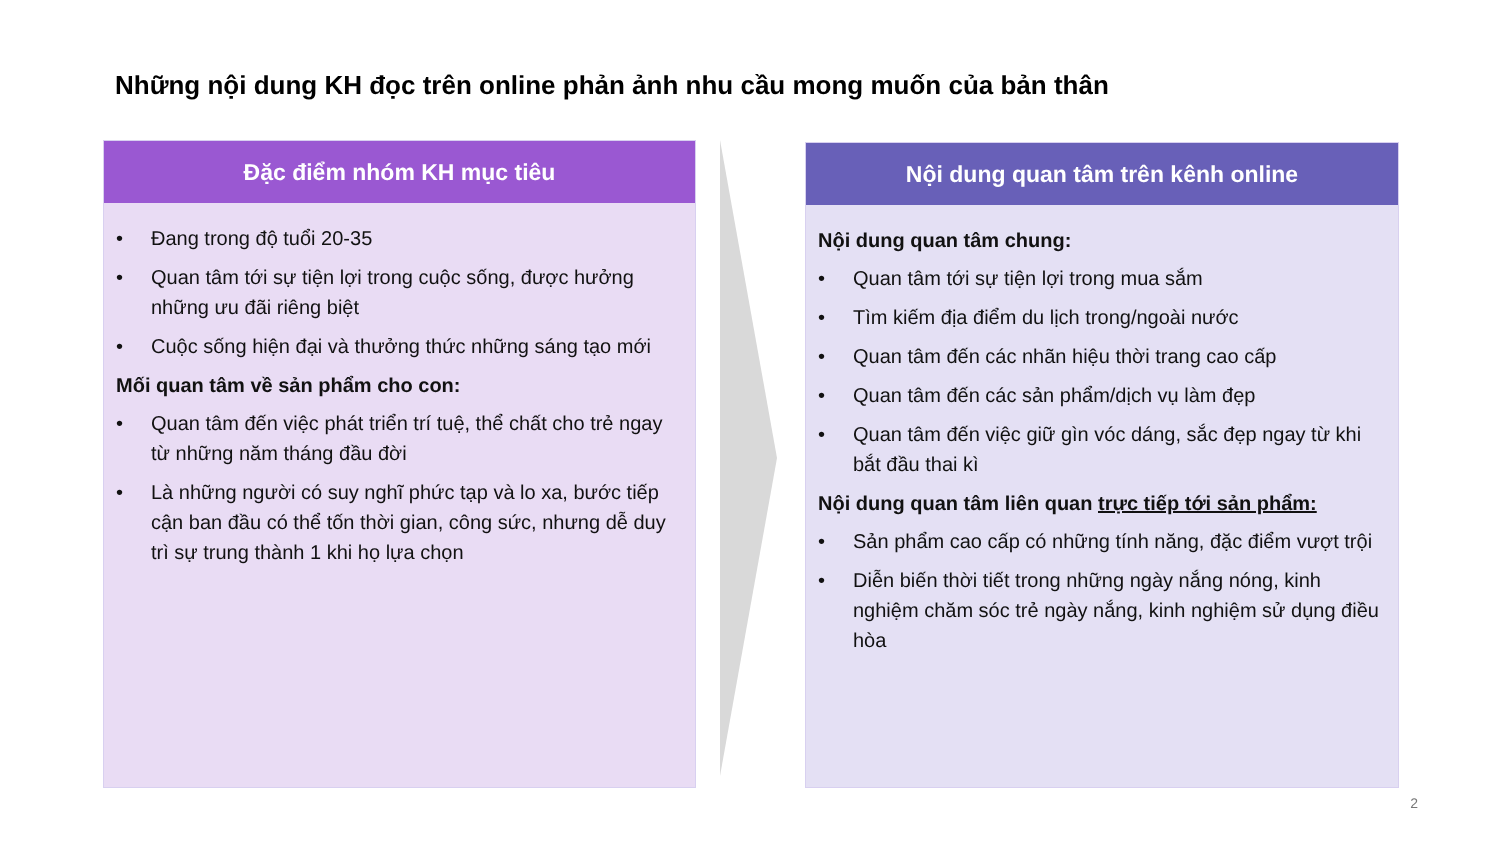Những nội dung KH đọc trên online phản ảnh nhu cầu mong muốn của bản thân
Đặc điểm nhóm KH mục tiêu
• Đang trong độ tuổi 20-35
• Quan tâm tới sự tiện lợi trong cuộc sống, được hưởng những ưu đãi riêng biệt
• Cuộc sống hiện đại và thưởng thức những sáng tạo mới
Mối quan tâm về sản phẩm cho con:
• Quan tâm đến việc phát triển trí tuệ, thể chất cho trẻ ngay từ những năm tháng đầu đời
• Là những người có suy nghĩ phức tạp và lo xa, bước tiếp cận ban đầu có thể tốn thời gian, công sức, nhưng dễ duy trì sự trung thành 1 khi họ lựa chọn
Nội dung quan tâm trên kênh online
Nội dung quan tâm chung:
• Quan tâm tới sự tiện lợi trong mua sắm
• Tìm kiếm địa điểm du lịch trong/ngoài nước
• Quan tâm đến các nhãn hiệu thời trang cao cấp
• Quan tâm đến các sản phẩm/dịch vụ làm đẹp
• Quan tâm đến việc giữ gìn vóc dáng, sắc đẹp ngay từ khi bắt đầu thai kì
Nội dung quan tâm liên quan trực tiếp tới sản phẩm:
• Sản phẩm cao cấp có những tính năng, đặc điểm vượt trội
• Diễn biến thời tiết trong những ngày nắng nóng, kinh nghiệm chăm sóc trẻ ngày nắng, kinh nghiệm sử dụng điều hòa
2